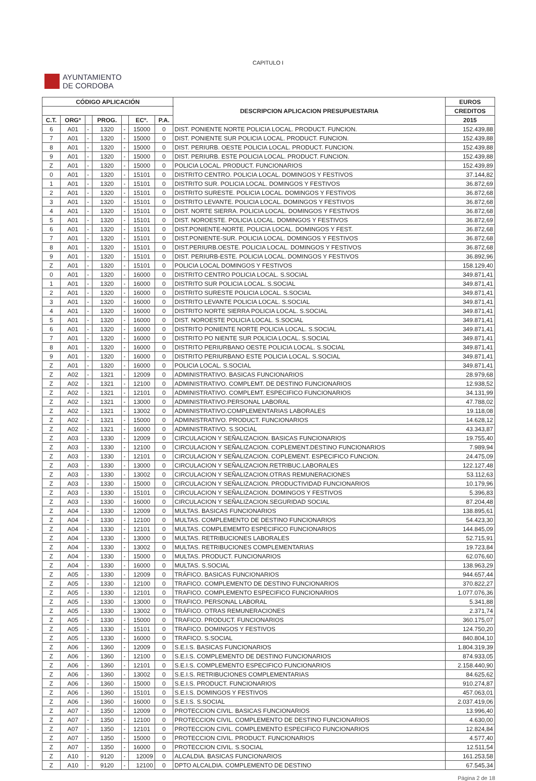CAPITULO I
AYUNTAMIENTO
DE CORDOBA
| CÓDIGO APLICACIÓN | | | | | | | DESCRIPCION APLICACION PRESUPUESTARIA | EUROS |
| --- | --- | --- | --- | --- | --- | --- | --- | --- |
| | | | | | | | | CREDITOS |
| C.T. | ORGº | | PROG. | | ECº. | P.A. | | 2015 |
| 6 | A01 | - | 1320 | - | 15000 | 0 | DIST. PONIENTE NORTE POLICIA LOCAL. PRODUCT. FUNCION. | 152.439,88 |
| 7 | A01 | - | 1320 | - | 15000 | 0 | DIST. PONIENTE SUR POLICIA LOCAL. PRODUCT. FUNCION. | 152.439,88 |
| 8 | A01 | - | 1320 | - | 15000 | 0 | DIST. PERIURB. OESTE POLICIA LOCAL. PRODUCT. FUNCION. | 152.439,88 |
| 9 | A01 | - | 1320 | - | 15000 | 0 | DIST. PERIURB. ESTE POLICIA LOCAL. PRODUCT. FUNCION. | 152.439,88 |
| Z | A01 | - | 1320 | - | 15000 | 0 | POLICIA LOCAL. PRODUCT. FUNCIONARIOS | 152.439,89 |
| 0 | A01 | - | 1320 | - | 15101 | 0 | DISTRITO CENTRO. POLICIA LOCAL. DOMINGOS Y FESTIVOS | 37.144,82 |
| 1 | A01 | - | 1320 | - | 15101 | 0 | DISTRITO SUR. POLICIA LOCAL. DOMINGOS Y FESTIVOS | 36.872,69 |
| 2 | A01 | - | 1320 | - | 15101 | 0 | DISTRITO SURESTE. POLICIA LOCAL. DOMINGOS Y FESTIVOS | 36.872,68 |
| 3 | A01 | - | 1320 | - | 15101 | 0 | DISTRITO LEVANTE. POLICIA LOCAL. DOMINGOS Y FESTIVOS | 36.872,68 |
| 4 | A01 | - | 1320 | - | 15101 | 0 | DIST. NORTE SIERRA. POLICIA LOCAL. DOMINGOS Y FESTIVOS | 36.872,68 |
| 5 | A01 | - | 1320 | - | 15101 | 0 | DIST. NOROESTE. POLICIA LOCAL. DOMINGOS Y FESTIVOS | 36.872,69 |
| 6 | A01 | - | 1320 | - | 15101 | 0 | DIST.PONIENTE-NORTE. POLICIA LOCAL. DOMINGOS Y FEST. | 36.872,68 |
| 7 | A01 | - | 1320 | - | 15101 | 0 | DIST.PONIENTE-SUR. POLICIA LOCAL. DOMINGOS Y FESTIVOS | 36.872,68 |
| 8 | A01 | - | 1320 | - | 15101 | 0 | DIST.PERIURB.OESTE. POLICIA LOCAL. DOMINGOS Y FESTIVOS | 36.872,68 |
| 9 | A01 | - | 1320 | - | 15101 | 0 | DIST. PERIURB-ESTE. POLICIA LOCAL. DOMINGOS Y FESTIVOS | 36.892,96 |
| Z | A01 | - | 1320 | - | 15101 | 0 | POLICIA LOCAL DOMINGOS Y FESTIVOS | 158.129,40 |
| 0 | A01 | - | 1320 | - | 16000 | 0 | DISTRITO CENTRO POLICIA LOCAL. S.SOCIAL | 349.871,41 |
| 1 | A01 | - | 1320 | - | 16000 | 0 | DISTRITO SUR POLICIA LOCAL. S.SOCIAL | 349.871,41 |
| 2 | A01 | - | 1320 | - | 16000 | 0 | DISTRITO SURESTE POLICIA LOCAL. S.SOCIAL | 349.871,41 |
| 3 | A01 | - | 1320 | - | 16000 | 0 | DISTRITO LEVANTE POLICIA LOCAL. S.SOCIAL | 349.871,41 |
| 4 | A01 | - | 1320 | - | 16000 | 0 | DISTRITO NORTE SIERRA POLICIA LOCAL. S.SOCIAL | 349.871,41 |
| 5 | A01 | - | 1320 | - | 16000 | 0 | DIST. NOROESTE POLICIA LOCAL. S.SOCIAL | 349.871,41 |
| 6 | A01 | - | 1320 | - | 16000 | 0 | DISTRITO PONIENTE NORTE POLICIA LOCAL. S.SOCIAL | 349.871,41 |
| 7 | A01 | - | 1320 | - | 16000 | 0 | DISTRITO PO NIENTE SUR POLICIA LOCAL. S.SOCIAL | 349.871,41 |
| 8 | A01 | - | 1320 | - | 16000 | 0 | DISTRITO PERIURBANO OESTE POLICIA LOCAL. S.SOCIAL | 349.871,41 |
| 9 | A01 | - | 1320 | - | 16000 | 0 | DISTRITO PERIURBANO ESTE POLICIA LOCAL. S.SOCIAL | 349.871,41 |
| Z | A01 | - | 1320 | - | 16000 | 0 | POLICIA LOCAL. S.SOCIAL | 349.871,41 |
| Z | A02 | - | 1321 | - | 12009 | 0 | ADMINISTRATIVO. BASICAS FUNCIONARIOS | 28.979,68 |
| Z | A02 | - | 1321 | - | 12100 | 0 | ADMINISTRATIVO. COMPLEMT. DE DESTINO FUNCIONARIOS | 12.938,52 |
| Z | A02 | - | 1321 | - | 12101 | 0 | ADMINISTRATIVO. COMPLEMT. ESPECIFICO FUNCIONARIOS | 34.131,99 |
| Z | A02 | - | 1321 | - | 13000 | 0 | ADMINISTRATIVO.PERSONAL LABORAL | 47.788,02 |
| Z | A02 | - | 1321 | - | 13002 | 0 | ADMINISTRATIVO.COMPLEMENTARIAS LABORALES | 19.118,08 |
| Z | A02 | - | 1321 | - | 15000 | 0 | ADMINISTRATIVO. PRODUCT. FUNCIONARIOS | 14.628,12 |
| Z | A02 | - | 1321 | - | 16000 | 0 | ADMINISTRATIVO. S.SOCIAL | 43.343,87 |
| Z | A03 | - | 1330 | - | 12009 | 0 | CIRCULACION Y SEÑALIZACION. BASICAS FUNCIONARIOS | 19.755,40 |
| Z | A03 | - | 1330 | - | 12100 | 0 | CIRCULACION Y SEÑALIZACION. COPLEMENT.DESTINO FUNCIONARIOS | 7.989,94 |
| Z | A03 | - | 1330 | - | 12101 | 0 | CIRCULACION Y SEÑALIZACION. COPLEMENT. ESPECIFICO FUNCION. | 24.475,09 |
| Z | A03 | - | 1330 | - | 13000 | 0 | CIRCULACION Y SEÑALIZACION.RETRIBUC.LABORALES | 122.127,48 |
| Z | A03 | - | 1330 | - | 13002 | 0 | CIRCULACION Y SEÑALIZACION.OTRAS REMUNERACIONES | 53.112,63 |
| Z | A03 | - | 1330 | - | 15000 | 0 | CIRCULACION Y SEÑALIZACION. PRODUCTIVIDAD FUNCIONARIOS | 10.179,96 |
| Z | A03 | - | 1330 | - | 15101 | 0 | CIRCULACION Y SEÑALIZACION. DOMINGOS Y FESTIVOS | 5.396,83 |
| Z | A03 | - | 1330 | - | 16000 | 0 | CIRCULACION Y SEÑALIZACION.SEGURIDAD SOCIAL | 87.204,48 |
| Z | A04 | - | 1330 | - | 12009 | 0 | MULTAS. BASICAS FUNCIONARIOS | 138.895,61 |
| Z | A04 | - | 1330 | - | 12100 | 0 | MULTAS. COMPLEMENTO DE DESTINO FUNCIONARIOS | 54.423,30 |
| Z | A04 | - | 1330 | - | 12101 | 0 | MULTAS. COMPLEMEMTO ESPECIFICO FUNCIONARIOS | 144.845,09 |
| Z | A04 | - | 1330 | - | 13000 | 0 | MULTAS. RETRIBUCIONES LABORALES | 52.715,91 |
| Z | A04 | - | 1330 | - | 13002 | 0 | MULTAS. RETRIBUCIONES COMPLEMENTARIAS | 19.723,84 |
| Z | A04 | - | 1330 | - | 15000 | 0 | MULTAS. PRODUCT. FUNCIONARIOS | 62.076,60 |
| Z | A04 | - | 1330 | - | 16000 | 0 | MULTAS. S.SOCIAL | 138.963,29 |
| Z | A05 | - | 1330 | - | 12009 | 0 | TRÁFICO. BASICAS FUNCIONARIOS | 944.657,44 |
| Z | A05 | - | 1330 | - | 12100 | 0 | TRAFICO. COMPLEMENTO DE DESTINO FUNCIONARIOS | 370.822,27 |
| Z | A05 | - | 1330 | - | 12101 | 0 | TRAFICO. COMPLEMENTO ESPECIFICO FUNCIONARIOS | 1.077.076,36 |
| Z | A05 | - | 1330 | - | 13000 | 0 | TRAFICO. PERSONAL LABORAL | 5.341,88 |
| Z | A05 | - | 1330 | - | 13002 | 0 | TRÁFICO. OTRAS REMUNERACIONES | 2.371,74 |
| Z | A05 | - | 1330 | - | 15000 | 0 | TRAFICO. PRODUCT. FUNCIONARIOS | 360.175,07 |
| Z | A05 | - | 1330 | - | 15101 | 0 | TRAFICO. DOMINGOS Y FESTIVOS | 124.750,20 |
| Z | A05 | - | 1330 | - | 16000 | 0 | TRAFICO. S.SOCIAL | 840.804,10 |
| Z | A06 | - | 1360 | - | 12009 | 0 | S.E.I.S. BASICAS FUNCIONARIOS | 1.804.319,39 |
| Z | A06 | - | 1360 | - | 12100 | 0 | S.E.I.S. COMPLEMENTO DE DESTINO FUNCIONARIOS | 874.933,05 |
| Z | A06 | - | 1360 | - | 12101 | 0 | S.E.I.S. COMPLEMENTO ESPECIFICO FUNCIONARIOS | 2.158.440,90 |
| Z | A06 | - | 1360 | - | 13002 | 0 | S.E.I.S. RETRIBUCIONES COMPLEMENTARIAS | 84.625,62 |
| Z | A06 | - | 1360 | - | 15000 | 0 | S.E.I.S. PRODUCT. FUNCIONARIOS | 910.274,87 |
| Z | A06 | - | 1360 | - | 15101 | 0 | S.E.I.S. DOMINGOS Y FESTIVOS | 457.063,01 |
| Z | A06 | - | 1360 | - | 16000 | 0 | S.E.I.S. S.SOCIAL | 2.037.419,06 |
| Z | A07 | - | 1350 | - | 12009 | 0 | PROTECCION CIVIL. BASICAS FUNCIONARIOS | 13.996,40 |
| Z | A07 | - | 1350 | - | 12100 | 0 | PROTECCION CIVIL. COMPLEMENTO DE DESTINO FUNCIONARIOS | 4.630,00 |
| Z | A07 | - | 1350 | - | 12101 | 0 | PROTECCION CIVIL. COMPLEMENTO ESPECIFICO FUNCIONARIOS | 12.824,84 |
| Z | A07 | - | 1350 | - | 15000 | 0 | PROTECCION CIVIL. PRODUCT. FUNCIONARIOS | 4.577,40 |
| Z | A07 | - | 1350 | - | 16000 | 0 | PROTECCION CIVIL. S.SOCIAL | 12.511,54 |
| Z | A10 | - | 9120 | - | 12009 | 0 | ALCALDIA. BASICAS FUNCIONARIOS | 161.253,58 |
| Z | A10 | - | 9120 | - | 12100 | 0 | DPTO ALCALDIA. COMPLEMENTO DE DESTINO | 67.545,34 |
Página 2 de 18